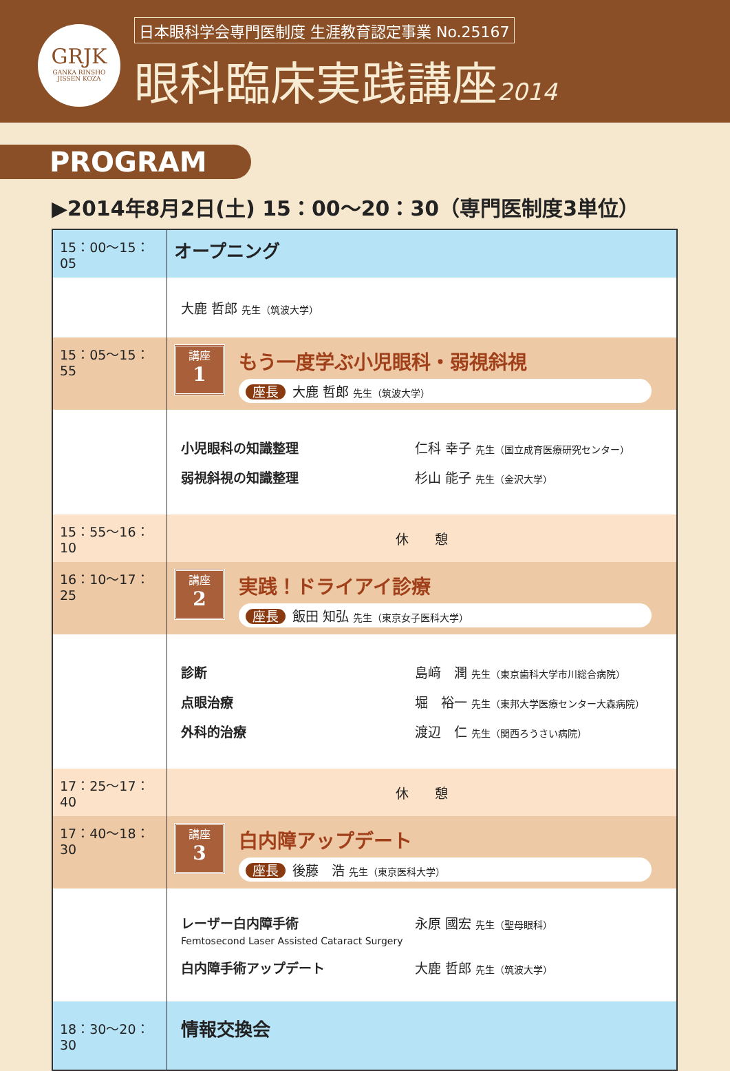GRJK
GANKA RINSHO
JISSEN KOZA
日本眼科学会専門医制度 生涯教育認定事業 No.25167
眼科臨床実践講座2014
PROGRAM
▶2014年8月2日(土) 15：00～20：30（専門医制度3単位）
| 15：00～15：05 | オープニング |
| | 大鹿 哲郎 先生（筑波大学） |
| 15：05～15：55 | 講座 1 もう一度学ぶ小児眼科・弱視斜視 座長 大鹿 哲郎 先生（筑波大学） |
| | 小児眼科の知識整理 仁科 幸子 先生（国立成育医療研究センター） 弱視斜視の知識整理 杉山 能子 先生（金沢大学） |
| 15：55～16：10 | 休 憩 |
| 16：10～17：25 | 講座 2 実践！ドライアイ診療 座長 飯田 知弘 先生（東京女子医科大学） |
| | 診断 島﨑 潤 先生（東京歯科大学市川総合病院） 点眼治療 堀 裕一 先生（東邦大学医療センター大森病院） 外科的治療 渡辺 仁 先生（関西ろうさい病院） |
| 17：25～17：40 | 休 憩 |
| 17：40～18：30 | 講座 3 白内障アップデート 座長 後藤 浩 先生（東京医科大学） |
| | レーザー白内障手術 Femtosecond Laser Assisted Cataract Surgery 永原 國宏 先生（聖母眼科） 白内障手術アップデート 大鹿 哲郎 先生（筑波大学） |
| 18：30～20：30 | 情報交換会 |